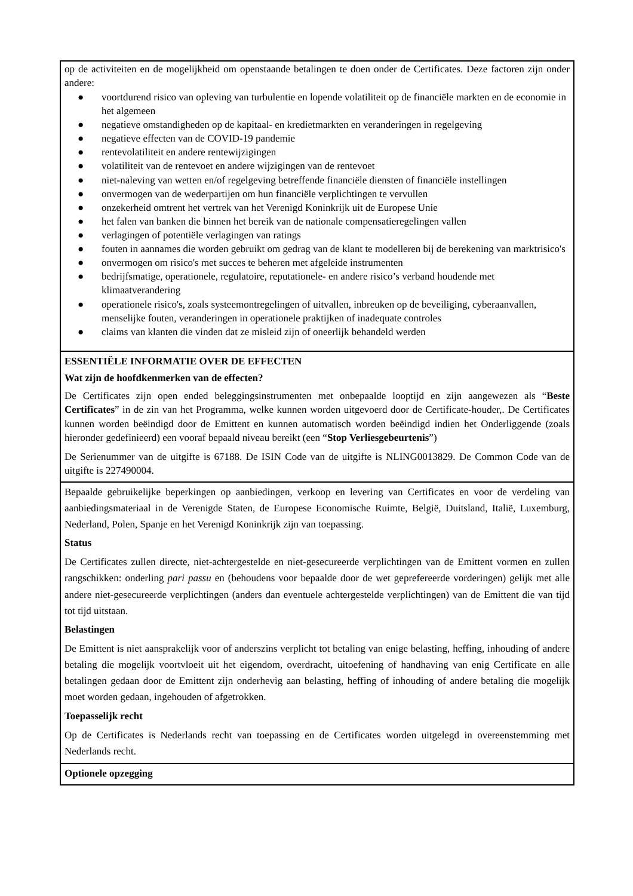op de activiteiten en de mogelijkheid om openstaande betalingen te doen onder de Certificates. Deze factoren zijn onder andere:
● voortdurend risico van opleving van turbulentie en lopende volatiliteit op de financiële markten en de economie in het algemeen
● negatieve omstandigheden op de kapitaal- en kredietmarkten en veranderingen in regelgeving
● negatieve effecten van de COVID-19 pandemie
● rentevolatiliteit en andere rentewijzigingen
● volatiliteit van de rentevoet en andere wijzigingen van de rentevoet
● niet-naleving van wetten en/of regelgeving betreffende financiële diensten of financiële instellingen
● onvermogen van de wederpartijen om hun financiële verplichtingen te vervullen
● onzekerheid omtrent het vertrek van het Verenigd Koninkrijk uit de Europese Unie
● het falen van banken die binnen het bereik van de nationale compensatieregelingen vallen
● verlagingen of potentiële verlagingen van ratings
● fouten in aannames die worden gebruikt om gedrag van de klant te modelleren bij de berekening van marktrisico's
● onvermogen om risico's met succes te beheren met afgeleide instrumenten
● bedrijfsmatige, operationele, regulatoire, reputationele- en andere risico’s verband houdende met klimaatverandering
● operationele risico's, zoals systeemontregelingen of uitvallen, inbreuken op de beveiliging, cyberaanvallen, menselijke fouten, veranderingen in operationele praktijken of inadequate controles
● claims van klanten die vinden dat ze misleid zijn of oneerlijk behandeld werden
ESSENTIËLE INFORMATIE OVER DE EFFECTEN
Wat zijn de hoofdkenmerken van de effecten?
De Certificates zijn open ended beleggingsinstrumenten met onbepaalde looptijd en zijn aangewezen als “Beste Certificates” in de zin van het Programma, welke kunnen worden uitgevoerd door de Certificate-houder,. De Certificates kunnen worden beëindigd door de Emittent en kunnen automatisch worden beëindigd indien het Onderliggende (zoals hieronder gedefinieerd) een vooraf bepaald niveau bereikt (een “Stop Verliesgebeurtenis”)
De Serienummer van de uitgifte is 67188. De ISIN Code van de uitgifte is NLING0013829. De Common Code van de uitgifte is 227490004.
Bepaalde gebruikelijke beperkingen op aanbiedingen, verkoop en levering van Certificates en voor de verdeling van aanbiedingsmateriaal in de Verenigde Staten, de Europese Economische Ruimte, België, Duitsland, Italië, Luxemburg, Nederland, Polen, Spanje en het Verenigd Koninkrijk zijn van toepassing.
Status
De Certificates zullen directe, niet-achtergestelde en niet-gesecureerde verplichtingen van de Emittent vormen en zullen rangschikken: onderling pari passu en (behoudens voor bepaalde door de wet geprefereerde vorderingen) gelijk met alle andere niet-gesecureerde verplichtingen (anders dan eventuele achtergestelde verplichtingen) van de Emittent die van tijd tot tijd uitstaan.
Belastingen
De Emittent is niet aansprakelijk voor of anderszins verplicht tot betaling van enige belasting, heffing, inhouding of andere betaling die mogelijk voortvloeit uit het eigendom, overdracht, uitoefening of handhaving van enig Certificate en alle betalingen gedaan door de Emittent zijn onderhevig aan belasting, heffing of inhouding of andere betaling die mogelijk moet worden gedaan, ingehouden of afgetrokken.
Toepasselijk recht
Op de Certificates is Nederlands recht van toepassing en de Certificates worden uitgelegd in overeenstemming met Nederlands recht.
Optionele opzegging